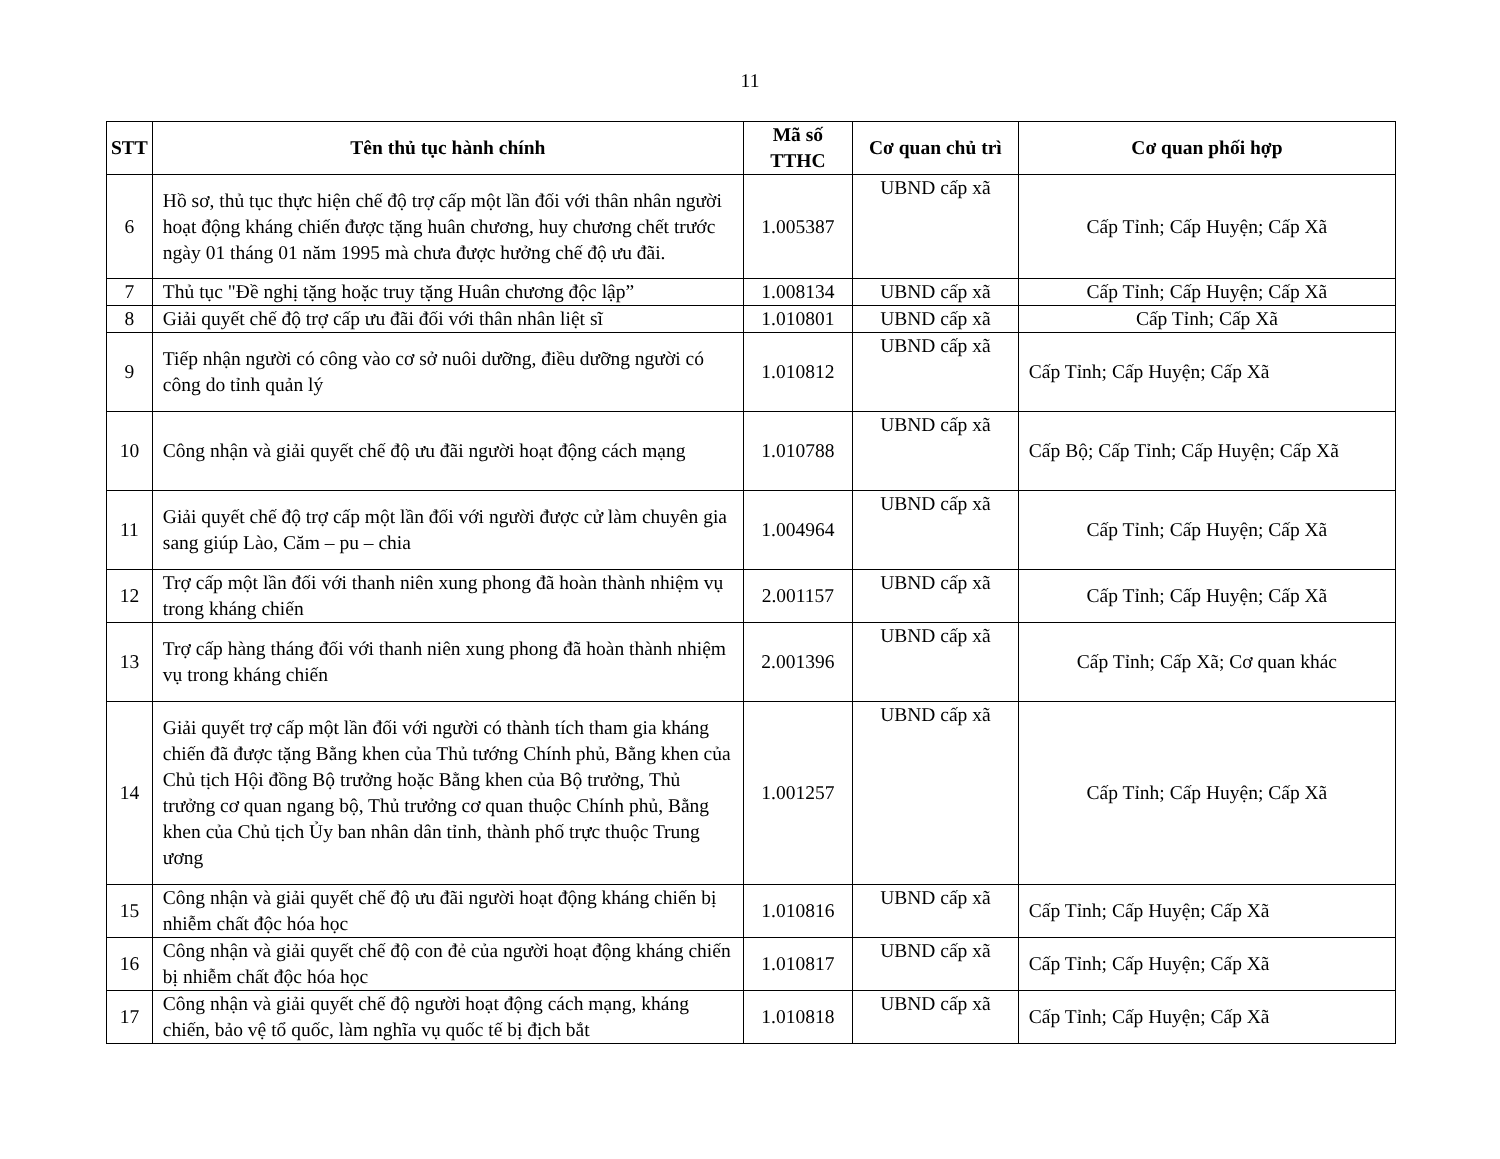11
| STT | Tên thủ tục hành chính | Mã số TTHC | Cơ quan chủ trì | Cơ quan phối hợp |
| --- | --- | --- | --- | --- |
| 6 | Hồ sơ, thủ tục thực hiện chế độ trợ cấp một lần đối với thân nhân người hoạt động kháng chiến được tặng huân chương, huy chương chết trước ngày 01 tháng 01 năm 1995 mà chưa được hưởng chế độ ưu đãi. | 1.005387 | UBND cấp xã | Cấp Tỉnh; Cấp Huyện; Cấp Xã |
| 7 | Thủ tục "Đề nghị tặng hoặc truy tặng Huân chương độc lập” | 1.008134 | UBND cấp xã | Cấp Tỉnh; Cấp Huyện; Cấp Xã |
| 8 | Giải quyết chế độ trợ cấp ưu đãi đối với thân nhân liệt sĩ | 1.010801 | UBND cấp xã | Cấp Tỉnh; Cấp Xã |
| 9 | Tiếp nhận người có công vào cơ sở nuôi dưỡng, điều dưỡng người có công do tỉnh quản lý | 1.010812 | UBND cấp xã | Cấp Tỉnh; Cấp Huyện; Cấp Xã |
| 10 | Công nhận và giải quyết chế độ ưu đãi người hoạt động cách mạng | 1.010788 | UBND cấp xã | Cấp Bộ; Cấp Tỉnh; Cấp Huyện; Cấp Xã |
| 11 | Giải quyết chế độ trợ cấp một lần đối với người được cử làm chuyên gia sang giúp Lào, Căm – pu – chia | 1.004964 | UBND cấp xã | Cấp Tỉnh; Cấp Huyện; Cấp Xã |
| 12 | Trợ cấp một lần đối với thanh niên xung phong đã hoàn thành nhiệm vụ trong kháng chiến | 2.001157 | UBND cấp xã | Cấp Tỉnh; Cấp Huyện; Cấp Xã |
| 13 | Trợ cấp hàng tháng đối với thanh niên xung phong đã hoàn thành nhiệm vụ trong kháng chiến | 2.001396 | UBND cấp xã | Cấp Tỉnh; Cấp Xã; Cơ quan khác |
| 14 | Giải quyết trợ cấp một lần đối với người có thành tích tham gia kháng chiến đã được tặng Bằng khen của Thủ tướng Chính phủ, Bằng khen của Chủ tịch Hội đồng Bộ trưởng hoặc Bằng khen của Bộ trưởng, Thủ trưởng cơ quan ngang bộ, Thủ trưởng cơ quan thuộc Chính phủ, Bằng khen của Chủ tịch Ủy ban nhân dân tỉnh, thành phố trực thuộc Trung ương | 1.001257 | UBND cấp xã | Cấp Tỉnh; Cấp Huyện; Cấp Xã |
| 15 | Công nhận và giải quyết chế độ ưu đãi người hoạt động kháng chiến bị nhiễm chất độc hóa học | 1.010816 | UBND cấp xã | Cấp Tỉnh; Cấp Huyện; Cấp Xã |
| 16 | Công nhận và giải quyết chế độ con đẻ của người hoạt động kháng chiến bị nhiễm chất độc hóa học | 1.010817 | UBND cấp xã | Cấp Tỉnh; Cấp Huyện; Cấp Xã |
| 17 | Công nhận và giải quyết chế độ người hoạt động cách mạng, kháng chiến, bảo vệ tổ quốc, làm nghĩa vụ quốc tế bị địch bắt | 1.010818 | UBND cấp xã | Cấp Tỉnh; Cấp Huyện; Cấp Xã |